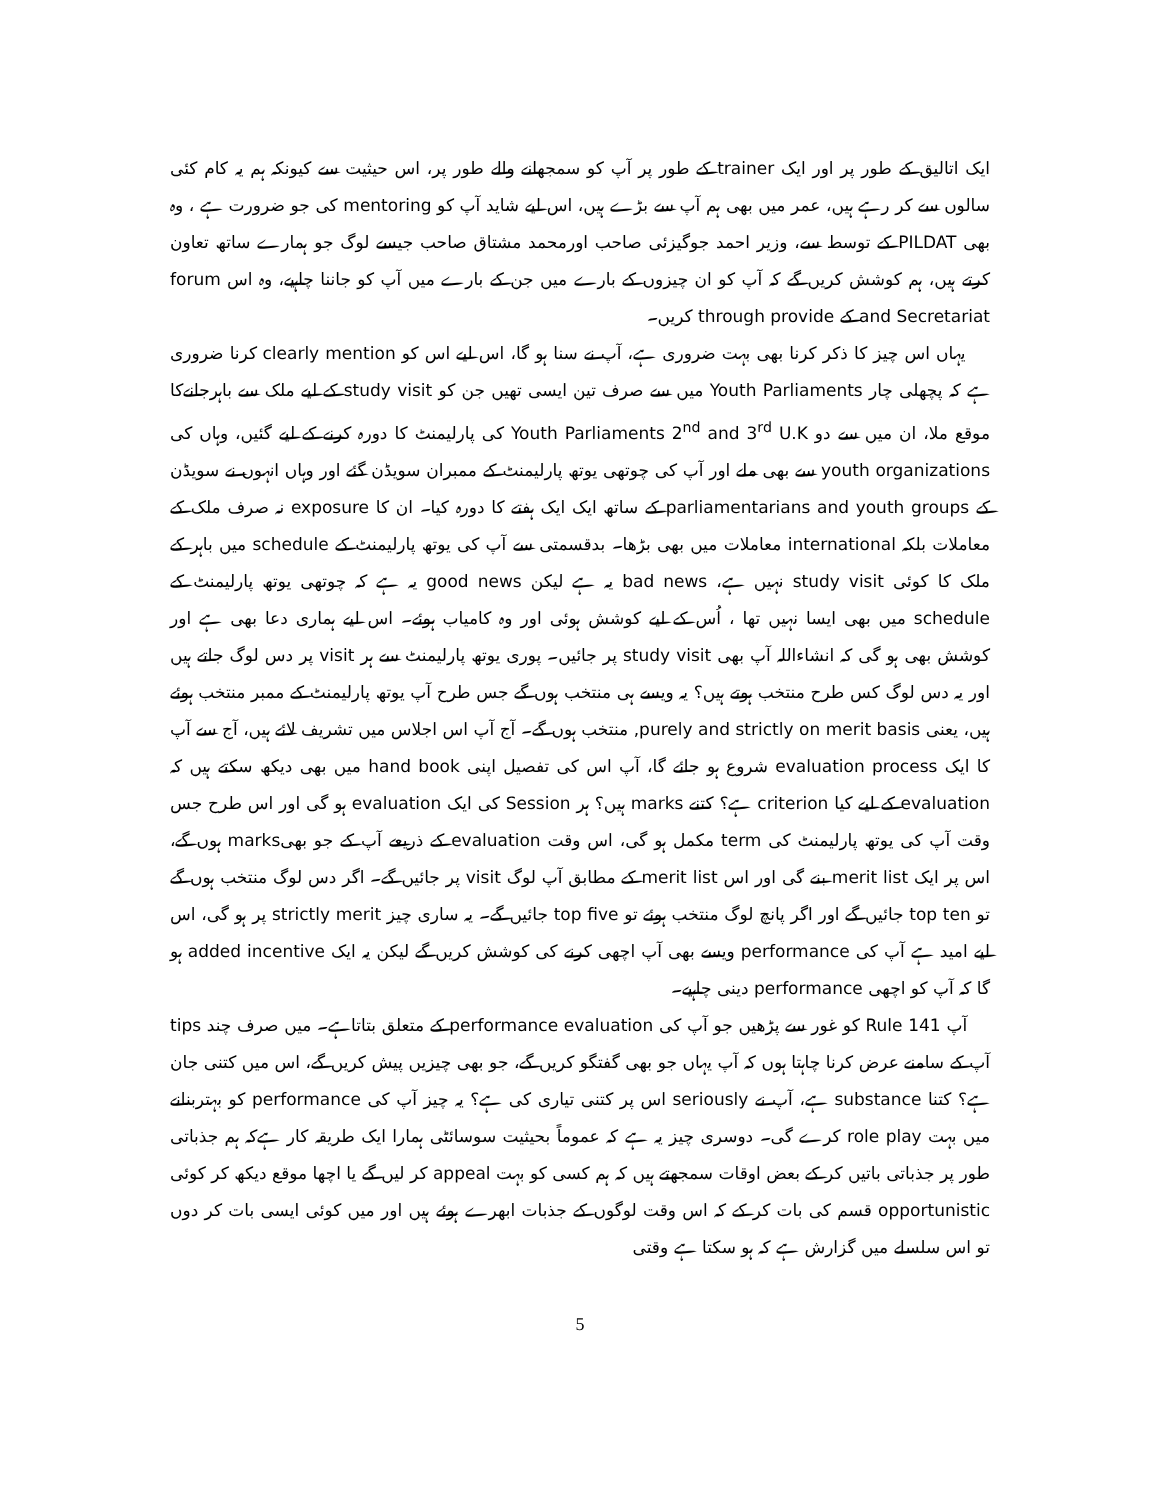ایک اتالیق کے طور پر اور ایک trainer کے طور پر آپ کو سمجھانے والے طور پر، اس حیثیت سے کیونکہ ہم یہ کام کئی سالوں سے کر رہے ہیں، عمر میں بھی ہم آپ سے بڑے ہیں، اس لیے شاید آپ کو mentoring کی جو ضرورت ہے ، وہ بھی PILDAT کے توسط سے، وزیر احمد جوگیزئی صاحب اورمحمد مشتاق صاحب جیسے لوگ جو ہمارے ساتھ تعاون کرتے ہیں، ہم کوشش کریں گے کہ آپ کو ان چیزوں کے بارے میں جن کے بارے میں آپ کو جاننا چاہیے، وہ اس forum and Secretariat کے through provide کریں۔
یہاں اس چیز کا ذکر کرنا بھی بہت ضروری ہے، آپ نے سنا ہو گا، اس لیے اس کو clearly mention کرنا ضروری ہے کہ پچھلی چار Youth Parliaments میں سے صرف تین ایسی تھیں جن کو study visit کے لیے ملک سے باہرجانےکا موقع ملا، ان میں سے دو Youth Parliaments 2<sup>nd</sup> and 3<sup>rd</sup> U.K کی پارلیمنٹ کا دورہ کرنے کے لیے گئیں، وہاں کی youth organizations سے بھی ملے اور آپ کی چوتھی یوتھ پارلیمنٹ کے ممبران سویڈن گئے اور وہاں انہوں نے سویڈن کے parliamentarians and youth groups کے ساتھ ایک ایک ہفتے کا دورہ کیا۔ ان کا exposure نہ صرف ملک کے معاملات بلکہ international معاملات میں بھی بڑھا۔ بدقسمتی سے آپ کی یوتھ پارلیمنٹ کے schedule میں باہر کے ملک کا کوئی study visit نہیں ہے، bad news یہ ہے لیکن good news یہ ہے کہ چوتھی یوتھ پارلیمنٹ کے schedule میں بھی ایسا نہیں تھا ، اُس کے لیے کوشش ہوئی اور وہ کامیاب ہوئے۔ اس لیے ہماری دعا بھی ہے اور کوشش بھی ہو گی کہ انشاءاللہ آپ بھی study visit پر جائیں۔ پوری یوتھ پارلیمنٹ سے ہر visit پر دس لوگ جاتے ہیں اور یہ دس لوگ کس طرح منتخب ہوتے ہیں؟ یہ ویسے ہی منتخب ہوں گے جس طرح آپ یوتھ پارلیمنٹ کے ممبر منتخب ہوئے ہیں، یعنی purely and strictly on merit basis, منتخب ہوں گے۔ آج آپ اس اجلاس میں تشریف لائے ہیں، آج سے آپ کا ایک evaluation process شروع ہو جائے گا، آپ اس کی تفصیل اپنی hand book میں بھی دیکھ سکتے ہیں کہ evaluation کے لیے کیا criterion ہے؟ کتنے marks ہیں؟ ہر Session کی ایک evaluation ہو گی اور اس طرح جس وقت آپ کی یوتھ پارلیمنٹ کی term مکمل ہو گی، اس وقت evaluation کے ذریعے آپ کے جو بھیmarks ہوں گے، اس پر ایک merit list بنے گی اور اس merit list کے مطابق آپ لوگ visit پر جائیں گے۔ اگر دس لوگ منتخب ہوں گے تو top ten جائیں گے اور اگر پانچ لوگ منتخب ہوئے تو top five جائیں گے۔ یہ ساری چیز strictly merit پر ہو گی، اس لیے امید ہے آپ کی performance ویسے بھی آپ اچھی کرنے کی کوشش کریں گے لیکن یہ ایک added incentive ہو گا کہ آپ کو اچھی performance دینی چاہیے۔
آپ Rule 141 کو غور سے پڑھیں جو آپ کی performance evaluation کے متعلق بتاتاہے۔ میں صرف چند tips آپ کے سامنے عرض کرنا چاہتا ہوں کہ آپ یہاں جو بھی گفتگو کریں گے، جو بھی چیزیں پیش کریں گے، اس میں کتنی جان ہے؟ کتنا substance ہے، آپ نے seriously اس پر کتنی تیاری کی ہے؟ یہ چیز آپ کی performance کو بہتربنانے میں بہت role play کرے گی۔ دوسری چیز یہ ہے کہ عموماً بحیثیت سوسائٹی ہمارا ایک طریقہ کار ہےکہ ہم جذباتی طور پر جذباتی باتیں کر کے بعض اوقات سمجھتے ہیں کہ ہم کسی کو بہت appeal کر لیں گے یا اچھا موقع دیکھ کر کوئی opportunistic قسم کی بات کر کے کہ اس وقت لوگوں کے جذبات ابھرے ہوئے ہیں اور میں کوئی ایسی بات کر دوں تو اس سلسلے میں گزارش ہے کہ ہو سکتا ہے وقتی
5